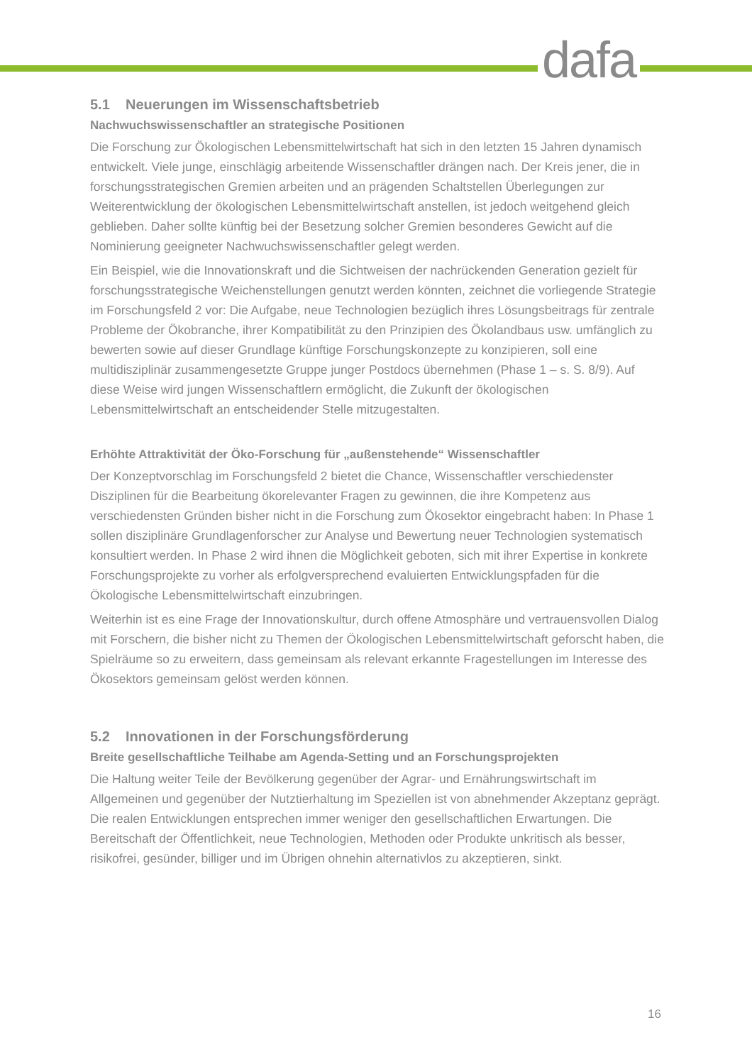dafa
5.1 Neuerungen im Wissenschaftsbetrieb
Nachwuchswissenschaftler an strategische Positionen
Die Forschung zur Ökologischen Lebensmittelwirtschaft hat sich in den letzten 15 Jahren dynamisch entwickelt. Viele junge, einschlägig arbeitende Wissenschaftler drängen nach. Der Kreis jener, die in forschungsstrategischen Gremien arbeiten und an prägenden Schalt­stellen Überlegungen zur Weiterentwicklung der ökologischen Lebensmittelwirtschaft anstel­len, ist jedoch weitgehend gleich geblieben. Daher sollte künftig bei der Besetzung solcher Gremien besonderes Gewicht auf die Nominierung geeigneter Nachwuchswissenschaftler gelegt werden.
Ein Beispiel, wie die Innovationskraft und die Sichtweisen der nachrückenden Generation gezielt für forschungsstrategische Weichenstellungen genutzt werden könnten, zeichnet die vorliegende Strategie im Forschungsfeld 2 vor: Die Aufgabe, neue Technologien bezüglich ihres Lösungsbeitrags für zentrale Probleme der Ökobranche, ihrer Kompatibilität zu den Prinzipien des Ökolandbaus usw. umfänglich zu bewerten sowie auf dieser Grundlage künf­tige Forschungskonzepte zu konzipieren, soll eine multidisziplinär zusammengesetzte Grup­pe junger Postdocs übernehmen (Phase 1 – s. S. 8/9). Auf diese Weise wird jungen Wissen­schaftlern ermöglicht, die Zukunft der ökologischen Lebensmittelwirtschaft an entscheiden­der Stelle mitzugestalten.
Erhöhte Attraktivität der Öko-Forschung für „außenstehende“ Wissenschaftler
Der Konzeptvorschlag im Forschungsfeld 2 bietet die Chance, Wissenschaftler verschie­denster Disziplinen für die Bearbeitung ökorelevanter Fragen zu gewinnen, die ihre Kompe­tenz aus verschiedensten Gründen bisher nicht in die Forschung zum Ökosektor eingebracht haben: In Phase 1 sollen disziplinäre Grundlagenforscher zur Analyse und Bewertung neuer Technologien systematisch konsultiert werden. In Phase 2 wird ihnen die Möglichkeit gebo­ten, sich mit ihrer Expertise in konkrete Forschungsprojekte zu vorher als erfolgversprechend evaluierten Entwicklungspfaden für die Ökologische Lebensmittelwirtschaft einzubringen.
Weiterhin ist es eine Frage der Innovationskultur, durch offene Atmosphäre und vertrauens­vollen Dialog mit Forschern, die bisher nicht zu Themen der Ökologischen Lebensmittelwirt­schaft geforscht haben, die Spielräume so zu erweitern, dass gemeinsam als relevant er­kannte Fragestellungen im Interesse des Ökosektors gemeinsam gelöst werden können.
5.2 Innovationen in der Forschungsförderung
Breite gesellschaftliche Teilhabe am Agenda-Setting und an Forschungsprojekten
Die Haltung weiter Teile der Bevölkerung gegenüber der Agrar- und Ernährungswirtschaft im Allgemeinen und gegenüber der Nutztierhaltung im Speziellen ist von abnehmender Akzep­tanz geprägt. Die realen Entwicklungen entsprechen immer weniger den gesellschaftlichen Erwartungen. Die Bereitschaft der Öffentlichkeit, neue Technologien, Methoden oder Produk­te unkritisch als besser, risikofrei, gesünder, billiger und im Übrigen ohnehin alternativlos zu akzeptieren, sinkt.
16